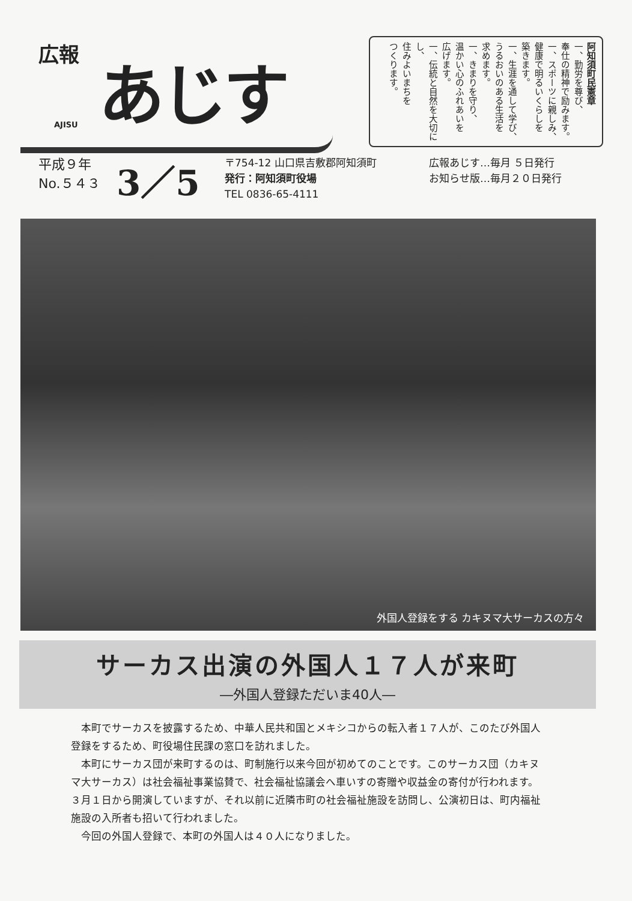広報
あじす
AJISU
阿知須町民憲章
一、勤労を尊び、
奉仕の精神で励みます。
一、スポーツに親しみ、
健康で明るいくらしを
築きます。
一、生涯を通して学び、
うるおいのある生活を
求めます。
一、きまりを守り、
温かい心のふれあいを
広げます。
一、伝統と自然を大切にし、
住みよいまちを
つくります。
平成９年
No.５４３
3／5
〒754-12 山口県吉敷郡阿知須町
発行：阿知須町役場
TEL 0836-65-4111
広報あじす…毎月 ５日発行
お知らせ版…毎月２０日発行
外国人登録をする カキヌマ大サーカスの方々
サーカス出演の外国人１７人が来町
―外国人登録ただいま40人―
本町でサーカスを披露するため、中華人民共和国とメキシコからの転入者１７人が、このたび外国人登録をするため、町役場住民課の窓口を訪れました。
本町にサーカス団が来町するのは、町制施行以来今回が初めてのことです。このサーカス団（カキヌマ大サーカス）は社会福祉事業協賛で、社会福祉協議会へ車いすの寄贈や収益金の寄付が行われます。３月１日から開演していますが、それ以前に近隣市町の社会福祉施設を訪問し、公演初日は、町内福祉施設の入所者も招いて行われました。
今回の外国人登録で、本町の外国人は４０人になりました。